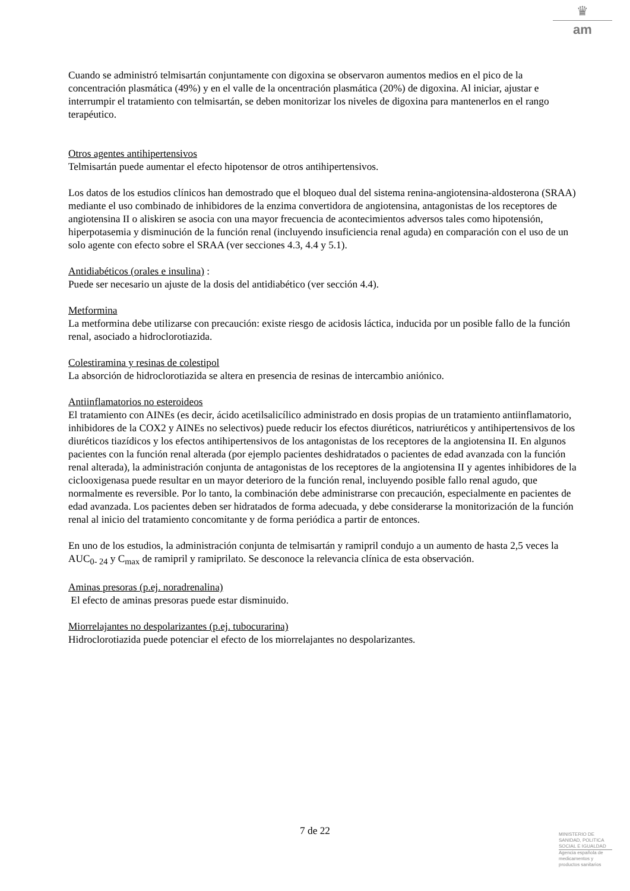♛
am
Cuando se administró telmisartán conjuntamente con digoxina se observaron aumentos medios en el pico de la concentración plasmática (49%) y en el valle de la oncentración plasmática (20%) de digoxina. Al iniciar, ajustar e interrumpir el tratamiento con telmisartán, se deben monitorizar los niveles de digoxina para mantenerlos en el rango terapéutico.
Otros agentes antihipertensivos
Telmisartán puede aumentar el efecto hipotensor de otros antihipertensivos.
Los datos de los estudios clínicos han demostrado que el bloqueo dual del sistema renina-angiotensina-aldosterona (SRAA) mediante el uso combinado de inhibidores de la enzima convertidora de angiotensina, antagonistas de los receptores de angiotensina II o aliskiren se asocia con una mayor frecuencia de acontecimientos adversos tales como hipotensión, hiperpotasemia y disminución de la función renal (incluyendo insuficiencia renal aguda) en comparación con el uso de un solo agente con efecto sobre el SRAA (ver secciones 4.3, 4.4 y 5.1).
Antidiabéticos (orales e insulina) :
Puede ser necesario un ajuste de la dosis del antidiabético (ver sección 4.4).
Metformina
La metformina debe utilizarse con precaución: existe riesgo de acidosis láctica, inducida por un posible fallo de la función renal, asociado a hidroclorotiazida.
Colestiramina y resinas de colestipol
La absorción de hidroclorotiazida se altera en presencia de resinas de intercambio aniónico.
Antiinflamatorios no esteroideos
El tratamiento con AINEs (es decir, ácido acetilsalicílico administrado en dosis propias de un tratamiento antiinflamatorio, inhibidores de la COX2 y AINEs no selectivos) puede reducir los efectos diuréticos, natriuréticos y antihipertensivos de los diuréticos tiazídicos y los efectos antihipertensivos de los antagonistas de los receptores de la angiotensina II. En algunos pacientes con la función renal alterada (por ejemplo pacientes deshidratados o pacientes de edad avanzada con la función renal alterada), la administración conjunta de antagonistas de los receptores de la angiotensina II y agentes inhibidores de la ciclooxigenasa puede resultar en un mayor deterioro de la función renal, incluyendo posible fallo renal agudo, que normalmente es reversible. Por lo tanto, la combinación debe administrarse con precaución, especialmente en pacientes de edad avanzada. Los pacientes deben ser hidratados de forma adecuada, y debe considerarse la monitorización de la función renal al inicio del tratamiento concomitante y de forma periódica a partir de entonces.
En uno de los estudios, la administración conjunta de telmisartán y ramipril condujo a un aumento de hasta 2,5 veces la AUC<sub>0- 24</sub> y C<sub>max</sub> de ramipril y ramiprilato. Se desconoce la relevancia clínica de esta observación.
Aminas presoras (p.ej. noradrenalina)
El efecto de aminas presoras puede estar disminuido.
Miorrelajantes no despolarizantes (p.ej. tubocurarina)
Hidroclorotiazida puede potenciar el efecto de los miorrelajantes no despolarizantes.
7 de 22
MINISTERIO DE
SANIDAD, POLITICA
SOCIAL E IGUALDAD
Agencia española de
medicamentos y
productos sanitarios